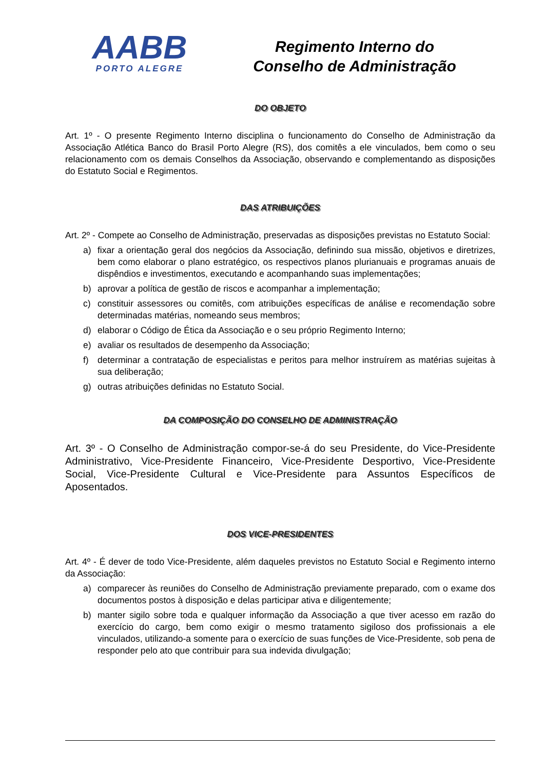AABB
PORTO ALEGRE
Regimento Interno do
Conselho de Administração
DO OBJETO
Art. 1º - O presente Regimento Interno disciplina o funcionamento do Conselho de Administração da Associação Atlética Banco do Brasil Porto Alegre (RS), dos comitês a ele vinculados, bem como o seu relacionamento com os demais Conselhos da Associação, observando e complementando as disposições do Estatuto Social e Regimentos.
DAS ATRIBUIÇÕES
Art. 2º - Compete ao Conselho de Administração, preservadas as disposições previstas no Estatuto Social:
a) fixar a orientação geral dos negócios da Associação, definindo sua missão, objetivos e diretrizes, bem como elaborar o plano estratégico, os respectivos planos plurianuais e programas anuais de dispêndios e investimentos, executando e acompanhando suas implementações;
b) aprovar a política de gestão de riscos e acompanhar a implementação;
c) constituir assessores ou comitês, com atribuições específicas de análise e recomendação sobre determinadas matérias, nomeando seus membros;
d) elaborar o Código de Ética da Associação e o seu próprio Regimento Interno;
e) avaliar os resultados de desempenho da Associação;
f) determinar a contratação de especialistas e peritos para melhor instruírem as matérias sujeitas à sua deliberação;
g) outras atribuições definidas no Estatuto Social.
DA COMPOSIÇÃO DO CONSELHO DE ADMINISTRAÇÃO
Art. 3º - O Conselho de Administração compor-se-á do seu Presidente, do Vice-Presidente Administrativo, Vice-Presidente Financeiro, Vice-Presidente Desportivo, Vice-Presidente Social, Vice-Presidente Cultural e Vice-Presidente para Assuntos Específicos de Aposentados.
DOS VICE-PRESIDENTES
Art. 4º - É dever de todo Vice-Presidente, além daqueles previstos no Estatuto Social e Regimento interno da Associação:
a) comparecer às reuniões do Conselho de Administração previamente preparado, com o exame dos documentos postos à disposição e delas participar ativa e diligentemente;
b) manter sigilo sobre toda e qualquer informação da Associação a que tiver acesso em razão do exercício do cargo, bem como exigir o mesmo tratamento sigiloso dos profissionais a ele vinculados, utilizando-a somente para o exercício de suas funções de Vice-Presidente, sob pena de responder pelo ato que contribuir para sua indevida divulgação;